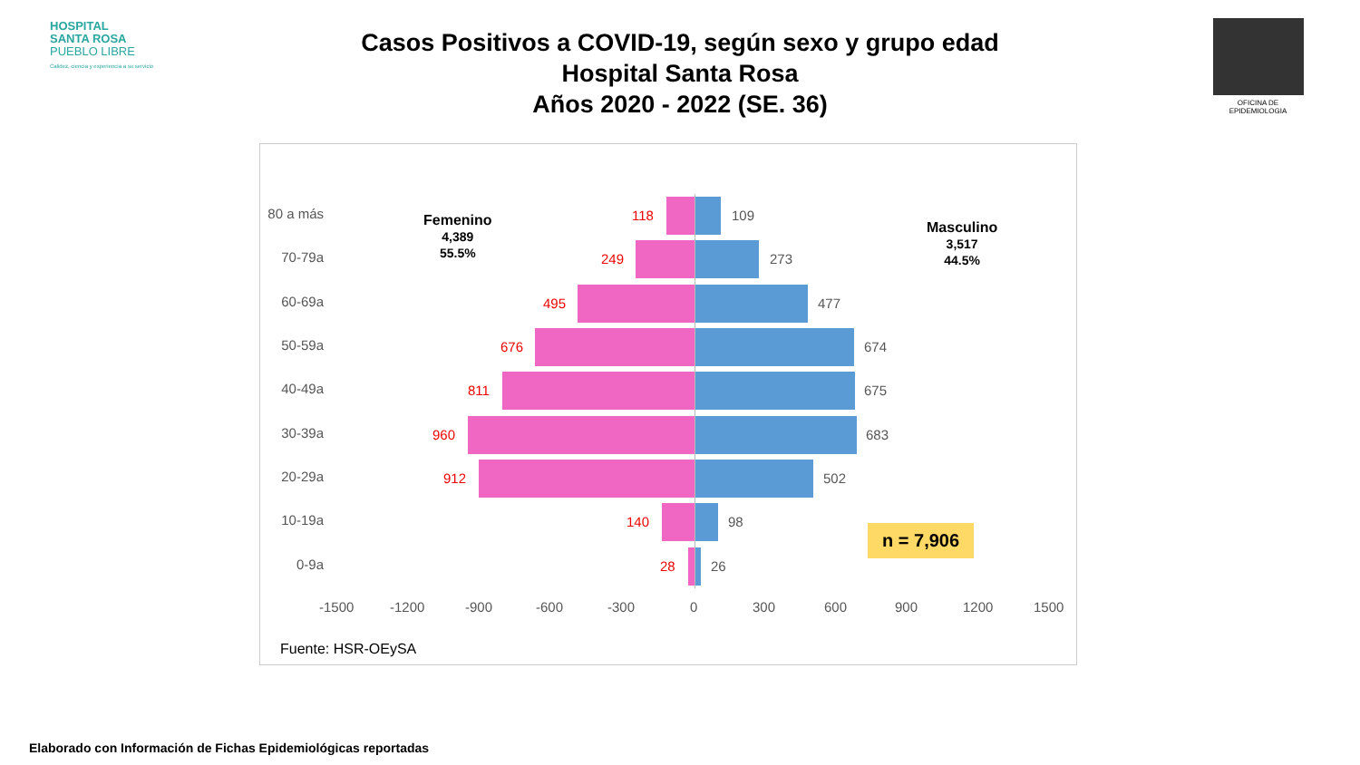HOSPITAL
SANTA ROSA
PUEBLO LIBRE
Calidez, ciencia y experiencia a su servicio
OFICINA DE EPIDEMIOLOGIA
Casos Positivos a COVID-19, según sexo y grupo edad
Hospital Santa Rosa
Años 2020 - 2022 (SE. 36)
Femenino
4,389
55.5%
Masculino
3,517
44.5%
80 a más
118 109
70-79a 249 273
60-69a 495 477
50-59a 676 674
40-49a 811 675
30-39a 960 683
20-29a 912 502
10-19a 140 98
0-9a 28 26
n = 7,906
-1500 -1200 -900 -600 -300 0 300 600 900 1200 1500
Fuente: HSR-OEySA
Elaborado con Información de Fichas Epidemiológicas reportadas